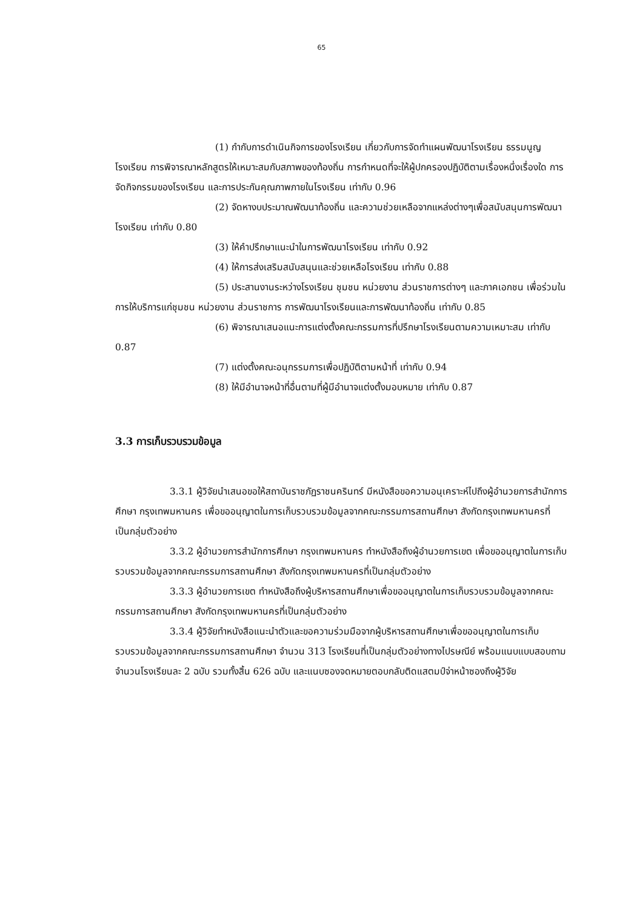65
(1) กำกับการดำเนินกิจการของโรงเรียน เกี่ยวกับการจัดทำแผนพัฒนาโรงเรียน ธรรมนูญโรงเรียน การพิจารณาหลักสูตรให้เหมาะสมกับสภาพของท้องถิ่น การกำหนดที่จะให้ผู้ปกครองปฏิบัติตามเรื่องหนึ่งเรื่องใด การจัดกิจกรรมของโรงเรียน และการประกันคุณภาพภายในโรงเรียน เท่ากับ 0.96
(2) จัดหางบประมาณพัฒนาท้องถิ่น และความช่วยเหลือจากแหล่งต่างๆเพื่อสนับสนุนการพัฒนาโรงเรียน เท่ากับ 0.80
(3) ให้คำปรึกษาแนะนำในการพัฒนาโรงเรียน เท่ากับ 0.92
(4) ให้การส่งเสริมสนับสนุนและช่วยเหลือโรงเรียน เท่ากับ 0.88
(5) ประสานงานระหว่างโรงเรียน ชุมชน หน่วยงาน ส่วนราชการต่างๆ และภาคเอกชน เพื่อร่วมในการให้บริการแก่ชุมชน หน่วยงาน ส่วนราชการ การพัฒนาโรงเรียนและการพัฒนาท้องถิ่น เท่ากับ 0.85
(6) พิจารณาเสนอแนะการแต่งตั้งคณะกรรมการที่ปรึกษาโรงเรียนตามความเหมาะสม เท่ากับ 0.87
(7) แต่งตั้งคณะอนุกรรมการเพื่อปฏิบัติตามหน้าที่ เท่ากับ 0.94
(8) ให้มีอำนาจหน้าที่อื่นตามที่ผู้มีอำนาจแต่งตั้งมอบหมาย เท่ากับ 0.87
3.3 การเก็บรวบรวมข้อมูล
3.3.1 ผู้วิจัยนำเสนอขอให้สถาบันราชภัฏราชนครินทร์ มีหนังสือขอความอนุเคราะห์ไปถึงผู้อำนวยการสำนักการศึกษา กรุงเทพมหานคร เพื่อขออนุญาตในการเก็บรวบรวมข้อมูลจากคณะกรรมการสถานศึกษา สังกัดกรุงเทพมหานครที่เป็นกลุ่มตัวอย่าง
3.3.2 ผู้อำนวยการสำนักการศึกษา กรุงเทพมหานคร ทำหนังสือถึงผู้อำนวยการเขต เพื่อขออนุญาตในการเก็บรวบรวมข้อมูลจากคณะกรรมการสถานศึกษา สังกัดกรุงเทพมหานครที่เป็นกลุ่มตัวอย่าง
3.3.3 ผู้อำนวยการเขต ทำหนังสือถึงผู้บริหารสถานศึกษาเพื่อขออนุญาตในการเก็บรวบรวมข้อมูลจากคณะกรรมการสถานศึกษา สังกัดกรุงเทพมหานครที่เป็นกลุ่มตัวอย่าง
3.3.4 ผู้วิจัยทำหนังสือแนะนำตัวและขอความร่วมมือจากผู้บริหารสถานศึกษาเพื่อขออนุญาตในการเก็บรวบรวมข้อมูลจากคณะกรรมการสถานศึกษา จำนวน 313 โรงเรียนที่เป็นกลุ่มตัวอย่างทางไปรษณีย์ พร้อมแนบแบบสอบถาม จำนวนโรงเรียนละ 2 ฉบับ รวมทั้งสิ้น 626 ฉบับ และแนบซองจดหมายตอบกลับติดแสตมป์จ่าหน้าซองถึงผู้วิจัย